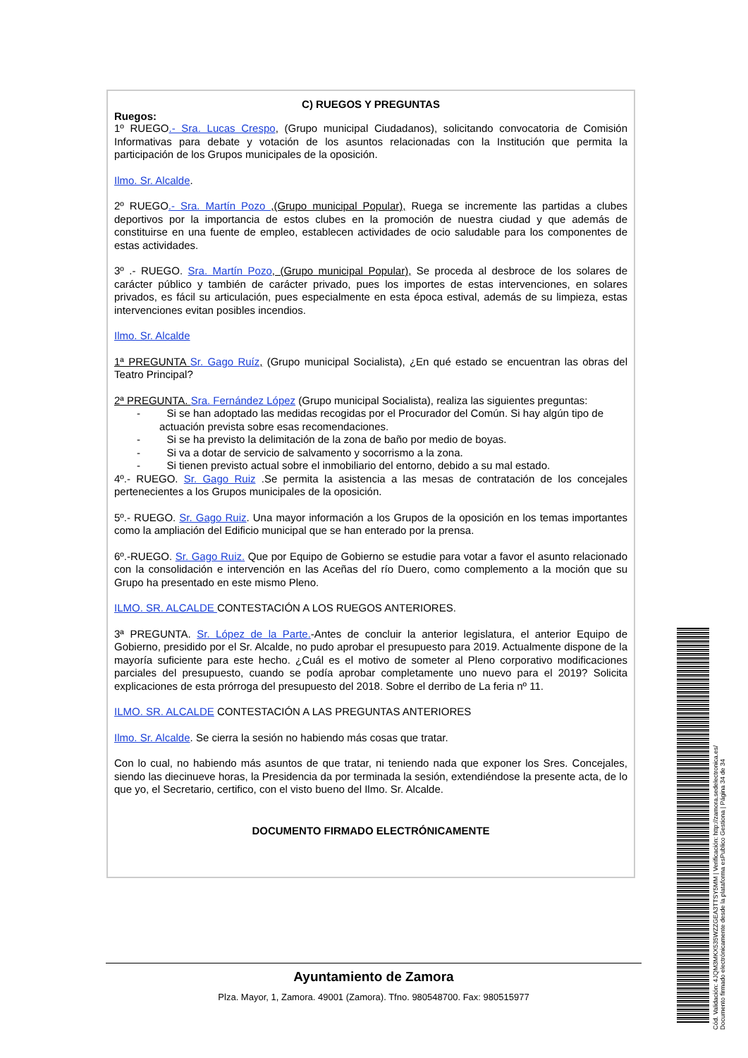C) RUEGOS Y PREGUNTAS
Ruegos:
1º RUEGO.- Sra. Lucas Crespo, (Grupo municipal Ciudadanos), solicitando convocatoria de Comisión Informativas para debate y votación de los asuntos relacionadas con la Institución que permita la participación de los Grupos municipales de la oposición.
Ilmo. Sr. Alcalde.
2º RUEGO.- Sra. Martín Pozo ,(Grupo municipal Popular), Ruega se incremente las partidas a clubes deportivos por la importancia de estos clubes en la promoción de nuestra ciudad y que además de constituirse en una fuente de empleo, establecen actividades de ocio saludable para los componentes de estas actividades.
3º .- RUEGO. Sra. Martín Pozo, (Grupo municipal Popular), Se proceda al desbroce de los solares de carácter público y también de carácter privado, pues los importes de estas intervenciones, en solares privados, es fácil su articulación, pues especialmente en esta época estival, además de su limpieza, estas intervenciones evitan posibles incendios.
Ilmo. Sr. Alcalde
1ª PREGUNTA Sr. Gago Ruíz, (Grupo municipal Socialista), ¿En qué estado se encuentran las obras del Teatro Principal?
2ª PREGUNTA. Sra. Fernández López (Grupo municipal Socialista), realiza las siguientes preguntas:
- Si se han adoptado las medidas recogidas por el Procurador del Común. Si hay algún tipo de actuación prevista sobre esas recomendaciones.
- Si se ha previsto la delimitación de la zona de baño por medio de boyas.
- Si va a dotar de servicio de salvamento y socorrismo a la zona.
- Si tienen previsto actual sobre el inmobiliario del entorno, debido a su mal estado.
4º.- RUEGO. Sr. Gago Ruiz .Se permita la asistencia a las mesas de contratación de los concejales pertenecientes a los Grupos municipales de la oposición.
5º.- RUEGO. Sr. Gago Ruiz. Una mayor información a los Grupos de la oposición en los temas importantes como la ampliación del Edificio municipal que se han enterado por la prensa.
6º.-RUEGO. Sr. Gago Ruiz. Que por Equipo de Gobierno se estudie para votar a favor el asunto relacionado con la consolidación e intervención en las Aceñas del río Duero, como complemento a la moción que su Grupo ha presentado en este mismo Pleno.
ILMO. SR. ALCALDE CONTESTACIÓN A LOS RUEGOS ANTERIORES.
3ª PREGUNTA. Sr. López de la Parte.-Antes de concluir la anterior legislatura, el anterior Equipo de Gobierno, presidido por el Sr. Alcalde, no pudo aprobar el presupuesto para 2019. Actualmente dispone de la mayoría suficiente para este hecho. ¿Cuál es el motivo de someter al Pleno corporativo modificaciones parciales del presupuesto, cuando se podía aprobar completamente uno nuevo para el 2019? Solicita explicaciones de esta prórroga del presupuesto del 2018. Sobre el derribo de La feria nº 11.
ILMO. SR. ALCALDE CONTESTACIÓN A LAS PREGUNTAS ANTERIORES
Ilmo. Sr. Alcalde. Se cierra la sesión no habiendo más cosas que tratar.
Con lo cual, no habiendo más asuntos de que tratar, ni teniendo nada que exponer los Sres. Concejales, siendo las diecinueve horas, la Presidencia da por terminada la sesión, extendiéndose la presente acta, de lo que yo, el Secretario, certifico, con el visto bueno del Ilmo. Sr. Alcalde.
DOCUMENTO FIRMADO ELECTRÓNICAMENTE
Ayuntamiento de Zamora
Plza. Mayor, 1, Zamora. 49001 (Zamora). Tfno. 980548700. Fax: 980515977
Cód. Validación: 4JQM3MKX535WZZGEA3TTSY5MM | Verificación: http://zamora.sedelectronica.es/
Documento firmado electrónicamente desde la plataforma esPublico Gestiona | Página 34 de 34